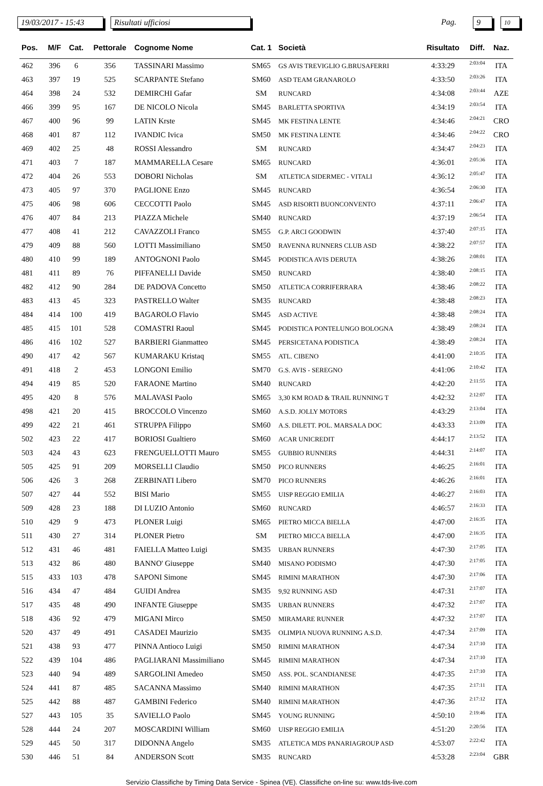19/03/2017 - 15:43
Risultati ufficiosi Pag. 9 10
| Pos. | M/F | Cat. | Pettorale | Cognome Nome | Cat. 1 | Società | Risultato | Diff. | Naz. |
| --- | --- | --- | --- | --- | --- | --- | --- | --- | --- |
| 462 | 396 | 6 | 356 | TASSINARI Massimo | SM65 | GS AVIS TREVIGLIO G.BRUSAFERRI | 4:33:29 | 2:03:04 | ITA |
| 463 | 397 | 19 | 525 | SCARPANTE Stefano | SM60 | ASD TEAM GRANAROLO | 4:33:50 | 2:03:26 | ITA |
| 464 | 398 | 24 | 532 | DEMIRCHI Gafar | SM | RUNCARD | 4:34:08 | 2:03:44 | AZE |
| 466 | 399 | 95 | 167 | DE NICOLO Nicola | SM45 | BARLETTA SPORTIVA | 4:34:19 | 2:03:54 | ITA |
| 467 | 400 | 96 | 99 | LATIN Krste | SM45 | MK FESTINA LENTE | 4:34:46 | 2:04:21 | CRO |
| 468 | 401 | 87 | 112 | IVANDIC Ivica | SM50 | MK FESTINA LENTE | 4:34:46 | 2:04:22 | CRO |
| 469 | 402 | 25 | 48 | ROSSI Alessandro | SM | RUNCARD | 4:34:47 | 2:04:23 | ITA |
| 471 | 403 | 7 | 187 | MAMMARELLA Cesare | SM65 | RUNCARD | 4:36:01 | 2:05:36 | ITA |
| 472 | 404 | 26 | 553 | DOBORI Nicholas | SM | ATLETICA SIDERMEC - VITALI | 4:36:12 | 2:05:47 | ITA |
| 473 | 405 | 97 | 370 | PAGLIONE Enzo | SM45 | RUNCARD | 4:36:54 | 2:06:30 | ITA |
| 475 | 406 | 98 | 606 | CECCOTTI Paolo | SM45 | ASD RISORTI BUONCONVENTO | 4:37:11 | 2:06:47 | ITA |
| 476 | 407 | 84 | 213 | PIAZZA Michele | SM40 | RUNCARD | 4:37:19 | 2:06:54 | ITA |
| 477 | 408 | 41 | 212 | CAVAZZOLI Franco | SM55 | G.P. ARCI GOODWIN | 4:37:40 | 2:07:15 | ITA |
| 479 | 409 | 88 | 560 | LOTTI Massimiliano | SM50 | RAVENNA RUNNERS CLUB ASD | 4:38:22 | 2:07:57 | ITA |
| 480 | 410 | 99 | 189 | ANTOGNONI Paolo | SM45 | PODISTICA AVIS DERUTA | 4:38:26 | 2:08:01 | ITA |
| 481 | 411 | 89 | 76 | PIFFANELLI Davide | SM50 | RUNCARD | 4:38:40 | 2:08:15 | ITA |
| 482 | 412 | 90 | 284 | DE PADOVA Concetto | SM50 | ATLETICA CORRIFERRARA | 4:38:46 | 2:08:22 | ITA |
| 483 | 413 | 45 | 323 | PASTRELLO Walter | SM35 | RUNCARD | 4:38:48 | 2:08:23 | ITA |
| 484 | 414 | 100 | 419 | BAGAROLO Flavio | SM45 | ASD ACTIVE | 4:38:48 | 2:08:24 | ITA |
| 485 | 415 | 101 | 528 | COMASTRI Raoul | SM45 | PODISTICA PONTELUNGO BOLOGNA | 4:38:49 | 2:08:24 | ITA |
| 486 | 416 | 102 | 527 | BARBIERI Gianmatteo | SM45 | PERSICETANA PODISTICA | 4:38:49 | 2:08:24 | ITA |
| 490 | 417 | 42 | 567 | KUMARAKU Kristaq | SM55 | ATL. CIBENO | 4:41:00 | 2:10:35 | ITA |
| 491 | 418 | 2 | 453 | LONGONI Emilio | SM70 | G.S. AVIS - SEREGNO | 4:41:06 | 2:10:42 | ITA |
| 494 | 419 | 85 | 520 | FARAONE Martino | SM40 | RUNCARD | 4:42:20 | 2:11:55 | ITA |
| 495 | 420 | 8 | 576 | MALAVASI Paolo | SM65 | 3,30 KM ROAD & TRAIL RUNNING T | 4:42:32 | 2:12:07 | ITA |
| 498 | 421 | 20 | 415 | BROCCOLO Vincenzo | SM60 | A.S.D. JOLLY MOTORS | 4:43:29 | 2:13:04 | ITA |
| 499 | 422 | 21 | 461 | STRUPPA Filippo | SM60 | A.S. DILETT. POL. MARSALA DOC | 4:43:33 | 2:13:09 | ITA |
| 502 | 423 | 22 | 417 | BORIOSI Gualtiero | SM60 | ACAR UNICREDIT | 4:44:17 | 2:13:52 | ITA |
| 503 | 424 | 43 | 623 | FRENGUELLOTTI Mauro | SM55 | GUBBIO RUNNERS | 4:44:31 | 2:14:07 | ITA |
| 505 | 425 | 91 | 209 | MORSELLI Claudio | SM50 | PICO RUNNERS | 4:46:25 | 2:16:01 | ITA |
| 506 | 426 | 3 | 268 | ZERBINATI Libero | SM70 | PICO RUNNERS | 4:46:26 | 2:16:01 | ITA |
| 507 | 427 | 44 | 552 | BISI Mario | SM55 | UISP REGGIO EMILIA | 4:46:27 | 2:16:03 | ITA |
| 509 | 428 | 23 | 188 | DI LUZIO Antonio | SM60 | RUNCARD | 4:46:57 | 2:16:33 | ITA |
| 510 | 429 | 9 | 473 | PLONER Luigi | SM65 | PIETRO MICCA BIELLA | 4:47:00 | 2:16:35 | ITA |
| 511 | 430 | 27 | 314 | PLONER Pietro | SM | PIETRO MICCA BIELLA | 4:47:00 | 2:16:35 | ITA |
| 512 | 431 | 46 | 481 | FAIELLA Matteo Luigi | SM35 | URBAN RUNNERS | 4:47:30 | 2:17:05 | ITA |
| 513 | 432 | 86 | 480 | BANNO' Giuseppe | SM40 | MISANO PODISMO | 4:47:30 | 2:17:05 | ITA |
| 515 | 433 | 103 | 478 | SAPONI Simone | SM45 | RIMINI MARATHON | 4:47:30 | 2:17:06 | ITA |
| 516 | 434 | 47 | 484 | GUIDI Andrea | SM35 | 9,92 RUNNING ASD | 4:47:31 | 2:17:07 | ITA |
| 517 | 435 | 48 | 490 | INFANTE Giuseppe | SM35 | URBAN RUNNERS | 4:47:32 | 2:17:07 | ITA |
| 518 | 436 | 92 | 479 | MIGANI Mirco | SM50 | MIRAMARE RUNNER | 4:47:32 | 2:17:07 | ITA |
| 520 | 437 | 49 | 491 | CASADEI Maurizio | SM35 | OLIMPIA NUOVA RUNNING A.S.D. | 4:47:34 | 2:17:09 | ITA |
| 521 | 438 | 93 | 477 | PINNA Antioco Luigi | SM50 | RIMINI MARATHON | 4:47:34 | 2:17:10 | ITA |
| 522 | 439 | 104 | 486 | PAGLIARANI Massimiliano | SM45 | RIMINI MARATHON | 4:47:34 | 2:17:10 | ITA |
| 523 | 440 | 94 | 489 | SARGOLINI Amedeo | SM50 | ASS. POL. SCANDIANESE | 4:47:35 | 2:17:10 | ITA |
| 524 | 441 | 87 | 485 | SACANNA Massimo | SM40 | RIMINI MARATHON | 4:47:35 | 2:17:11 | ITA |
| 525 | 442 | 88 | 487 | GAMBINI Federico | SM40 | RIMINI MARATHON | 4:47:36 | 2:17:12 | ITA |
| 527 | 443 | 105 | 35 | SAVIELLO Paolo | SM45 | YOUNG RUNNING | 4:50:10 | 2:19:46 | ITA |
| 528 | 444 | 24 | 207 | MOSCARDINI William | SM60 | UISP REGGIO EMILIA | 4:51:20 | 2:20:56 | ITA |
| 529 | 445 | 50 | 317 | DIDONNA Angelo | SM35 | ATLETICA MDS PANARIAGROUP ASD | 4:53:07 | 2:22:42 | ITA |
| 530 | 446 | 51 | 84 | ANDERSON Scott | SM35 | RUNCARD | 4:53:28 | 2:23:04 | GBR |
Servizio Classifiche by Timing Data Service - Spinea (VE). Classifiche on-line su: www.tds-live.com